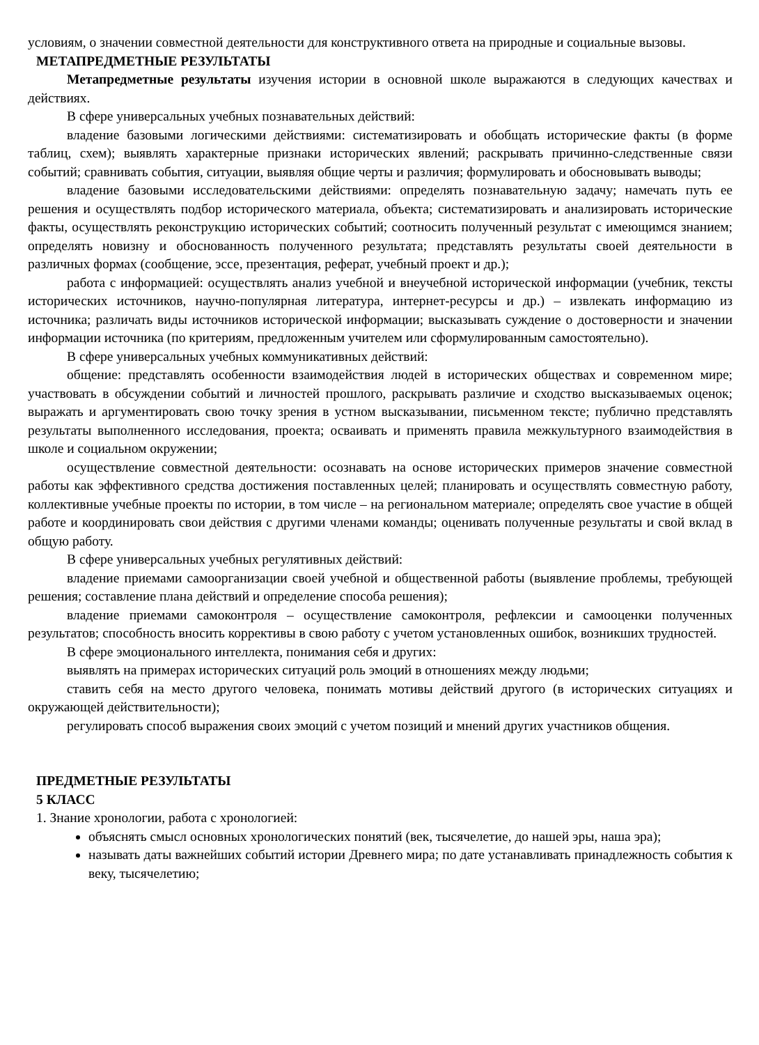условиям, о значении совместной деятельности для конструктивного ответа на природные и социальные вызовы.
МЕТАПРЕДМЕТНЫЕ РЕЗУЛЬТАТЫ
Метапредметные результаты изучения истории в основной школе выражаются в следующих качествах и действиях.
В сфере универсальных учебных познавательных действий:
владение базовыми логическими действиями: систематизировать и обобщать исторические факты (в форме таблиц, схем); выявлять характерные признаки исторических явлений; раскрывать причинно-следственные связи событий; сравнивать события, ситуации, выявляя общие черты и различия; формулировать и обосновывать выводы;
владение базовыми исследовательскими действиями: определять познавательную задачу; намечать путь ее решения и осуществлять подбор исторического материала, объекта; систематизировать и анализировать исторические факты, осуществлять реконструкцию исторических событий; соотносить полученный результат с имеющимся знанием; определять новизну и обоснованность полученного результата; представлять результаты своей деятельности в различных формах (сообщение, эссе, презентация, реферат, учебный проект и др.);
работа с информацией: осуществлять анализ учебной и внеучебной исторической информации (учебник, тексты исторических источников, научно-популярная литература, интернет-ресурсы и др.) – извлекать информацию из источника; различать виды источников исторической информации; высказывать суждение о достоверности и значении информации источника (по критериям, предложенным учителем или сформулированным самостоятельно).
В сфере универсальных учебных коммуникативных действий:
общение: представлять особенности взаимодействия людей в исторических обществах и современном мире; участвовать в обсуждении событий и личностей прошлого, раскрывать различие и сходство высказываемых оценок; выражать и аргументировать свою точку зрения в устном высказывании, письменном тексте; публично представлять результаты выполненного исследования, проекта; осваивать и применять правила межкультурного взаимодействия в школе и социальном окружении;
осуществление совместной деятельности: осознавать на основе исторических примеров значение совместной работы как эффективного средства достижения поставленных целей; планировать и осуществлять совместную работу, коллективные учебные проекты по истории, в том числе – на региональном материале; определять свое участие в общей работе и координировать свои действия с другими членами команды; оценивать полученные результаты и свой вклад в общую работу.
В сфере универсальных учебных регулятивных действий:
владение приемами самоорганизации своей учебной и общественной работы (выявление проблемы, требующей решения; составление плана действий и определение способа решения);
владение приемами самоконтроля – осуществление самоконтроля, рефлексии и самооценки полученных результатов; способность вносить коррективы в свою работу с учетом установленных ошибок, возникших трудностей.
В сфере эмоционального интеллекта, понимания себя и других:
выявлять на примерах исторических ситуаций роль эмоций в отношениях между людьми;
ставить себя на место другого человека, понимать мотивы действий другого (в исторических ситуациях и окружающей действительности);
регулировать способ выражения своих эмоций с учетом позиций и мнений других участников общения.
ПРЕДМЕТНЫЕ РЕЗУЛЬТАТЫ
5 КЛАСС
1. Знание хронологии, работа с хронологией:
объяснять смысл основных хронологических понятий (век, тысячелетие, до нашей эры, наша эра);
называть даты важнейших событий истории Древнего мира; по дате устанавливать принадлежность события к веку, тысячелетию;